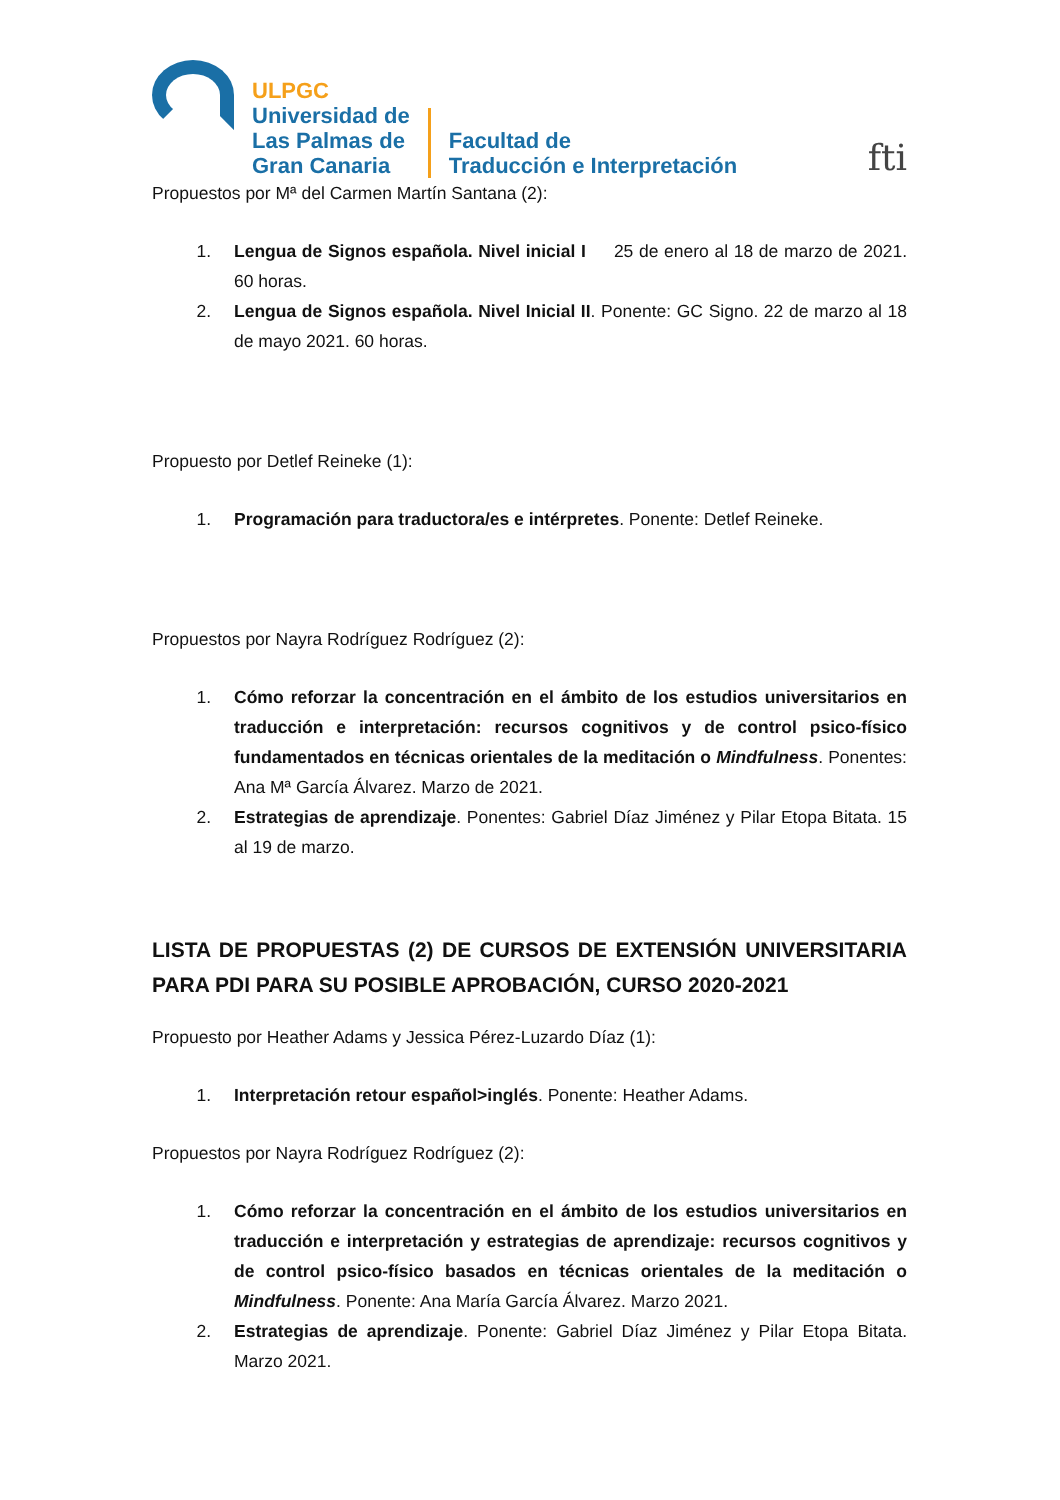ULPGC
Universidad de
Las Palmas de
Gran Canaria
Facultad de
Traducción e Interpretación
fti
Propuestos por Mª del Carmen Martín Santana (2):
1. Lengua de Signos española. Nivel inicial I 25 de enero al 18 de marzo de 2021. 60 horas.
2. Lengua de Signos española. Nivel Inicial II. Ponente: GC Signo. 22 de marzo al 18 de mayo 2021. 60 horas.
Propuesto por Detlef Reineke (1):
1. Programación para traductora/es e intérpretes. Ponente: Detlef Reineke.
Propuestos por Nayra Rodríguez Rodríguez (2):
1. Cómo reforzar la concentración en el ámbito de los estudios universitarios en traducción e interpretación: recursos cognitivos y de control psico-físico fundamentados en técnicas orientales de la meditación o Mindfulness. Ponentes: Ana Mª García Álvarez. Marzo de 2021.
2. Estrategias de aprendizaje. Ponentes: Gabriel Díaz Jiménez y Pilar Etopa Bitata. 15 al 19 de marzo.
LISTA DE PROPUESTAS (2) DE CURSOS DE EXTENSIÓN UNIVERSITARIA PARA PDI PARA SU POSIBLE APROBACIÓN, CURSO 2020-2021
Propuesto por Heather Adams y Jessica Pérez-Luzardo Díaz (1):
1. Interpretación retour español>inglés. Ponente: Heather Adams.
Propuestos por Nayra Rodríguez Rodríguez (2):
1. Cómo reforzar la concentración en el ámbito de los estudios universitarios en traducción e interpretación y estrategias de aprendizaje: recursos cognitivos y de control psico-físico basados en técnicas orientales de la meditación o Mindfulness. Ponente: Ana María García Álvarez. Marzo 2021.
2. Estrategias de aprendizaje. Ponente: Gabriel Díaz Jiménez y Pilar Etopa Bitata. Marzo 2021.